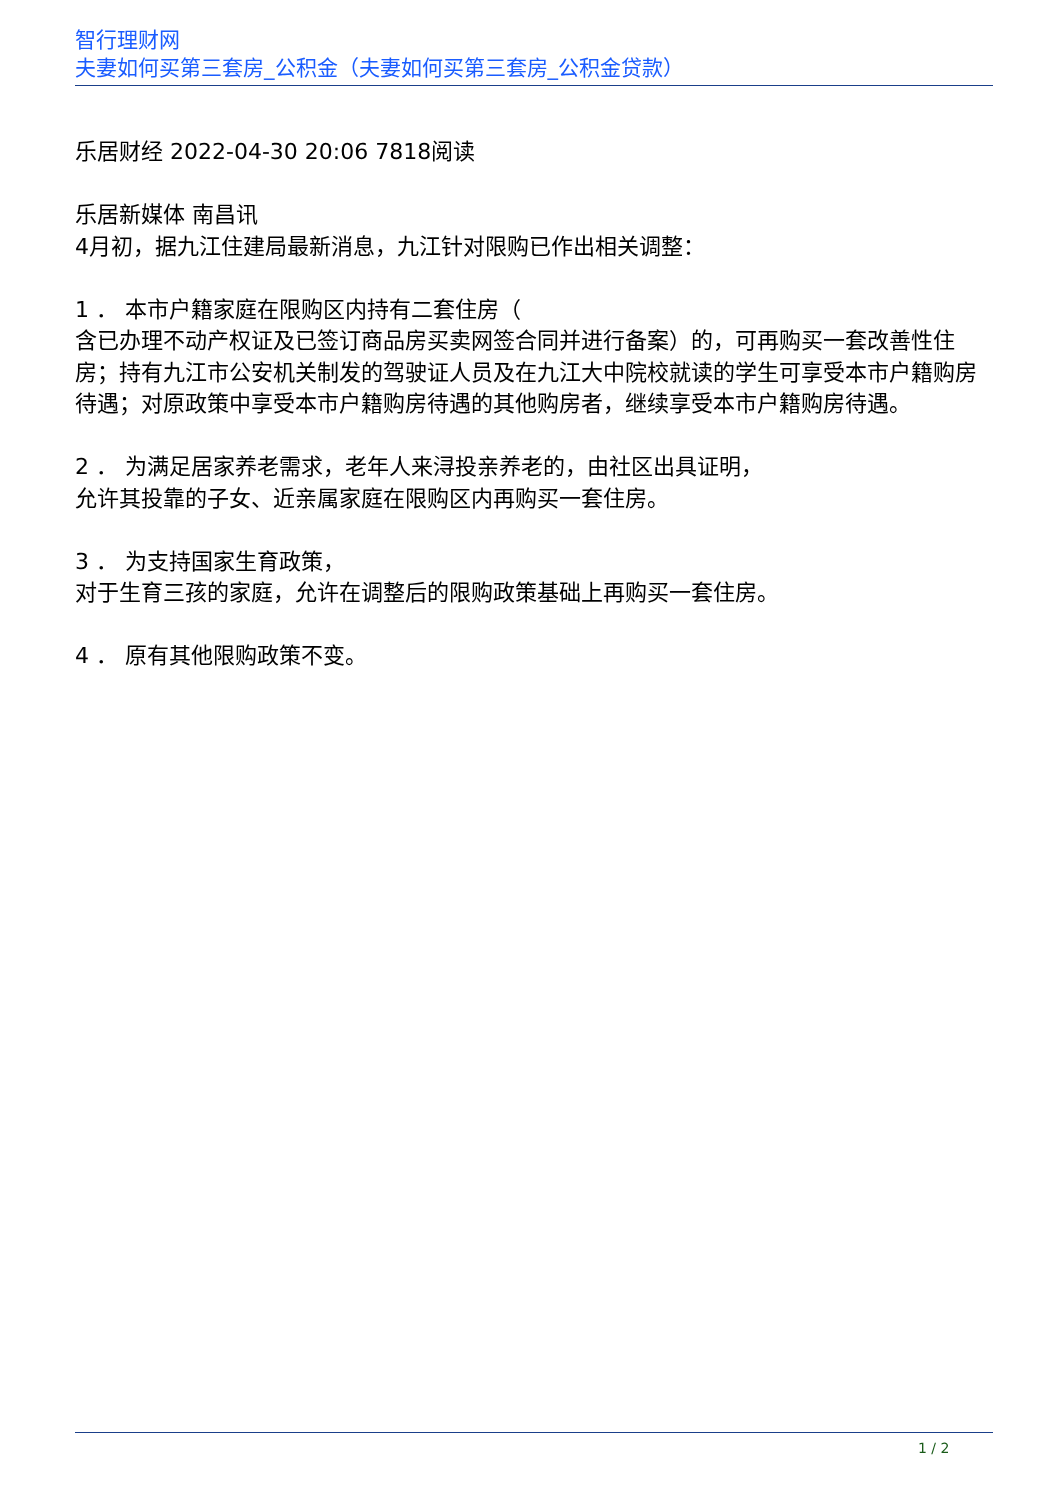智行理财网
夫妻如何买第三套房_公积金（夫妻如何买第三套房_公积金贷款）
乐居财经 2022-04-30 20:06 7818阅读
乐居新媒体 南昌讯
4月初，据九江住建局最新消息，九江针对限购已作出相关调整：
1 ． 本市户籍家庭在限购区内持有二套住房（
含已办理不动产权证及已签订商品房买卖网签合同并进行备案）的，可再购买一套改善性住房；持有九江市公安机关制发的驾驶证人员及在九江大中院校就读的学生可享受本市户籍购房待遇；对原政策中享受本市户籍购房待遇的其他购房者，继续享受本市户籍购房待遇。
2 ． 为满足居家养老需求，老年人来浔投亲养老的，由社区出具证明，
允许其投靠的子女、近亲属家庭在限购区内再购买一套住房。
3 ． 为支持国家生育政策，
对于生育三孩的家庭，允许在调整后的限购政策基础上再购买一套住房。
4 ． 原有其他限购政策不变。
1 / 2